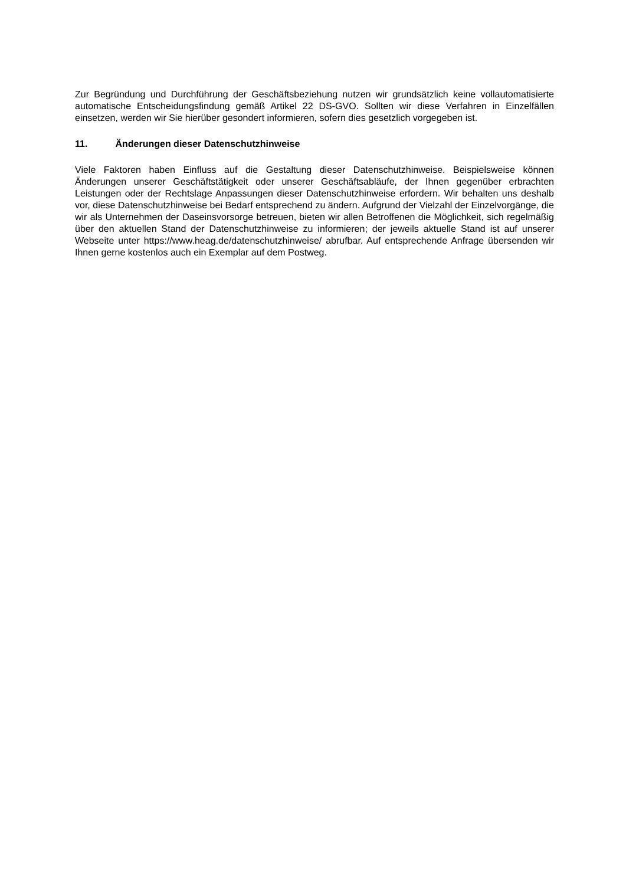Zur Begründung und Durchführung der Geschäftsbeziehung nutzen wir grundsätzlich keine vollautomatisierte automatische Entscheidungsfindung gemäß Artikel 22 DS-GVO. Sollten wir diese Verfahren in Einzelfällen einsetzen, werden wir Sie hierüber gesondert informieren, sofern dies gesetzlich vorgegeben ist.
11. Änderungen dieser Datenschutzhinweise
Viele Faktoren haben Einfluss auf die Gestaltung dieser Datenschutzhinweise. Beispielsweise können Änderungen unserer Geschäftstätigkeit oder unserer Geschäftsabläufe, der Ihnen gegenüber erbrachten Leistungen oder der Rechtslage Anpassungen dieser Datenschutzhinweise erfordern. Wir behalten uns deshalb vor, diese Datenschutzhinweise bei Bedarf entsprechend zu ändern. Aufgrund der Vielzahl der Einzelvorgänge, die wir als Unternehmen der Daseinsvorsorge betreuen, bieten wir allen Betroffenen die Möglichkeit, sich regelmäßig über den aktuellen Stand der Datenschutzhinweise zu informieren; der jeweils aktuelle Stand ist auf unserer Webseite unter https://www.heag.de/datenschutzhinweise/ abrufbar. Auf entsprechende Anfrage übersenden wir Ihnen gerne kostenlos auch ein Exemplar auf dem Postweg.